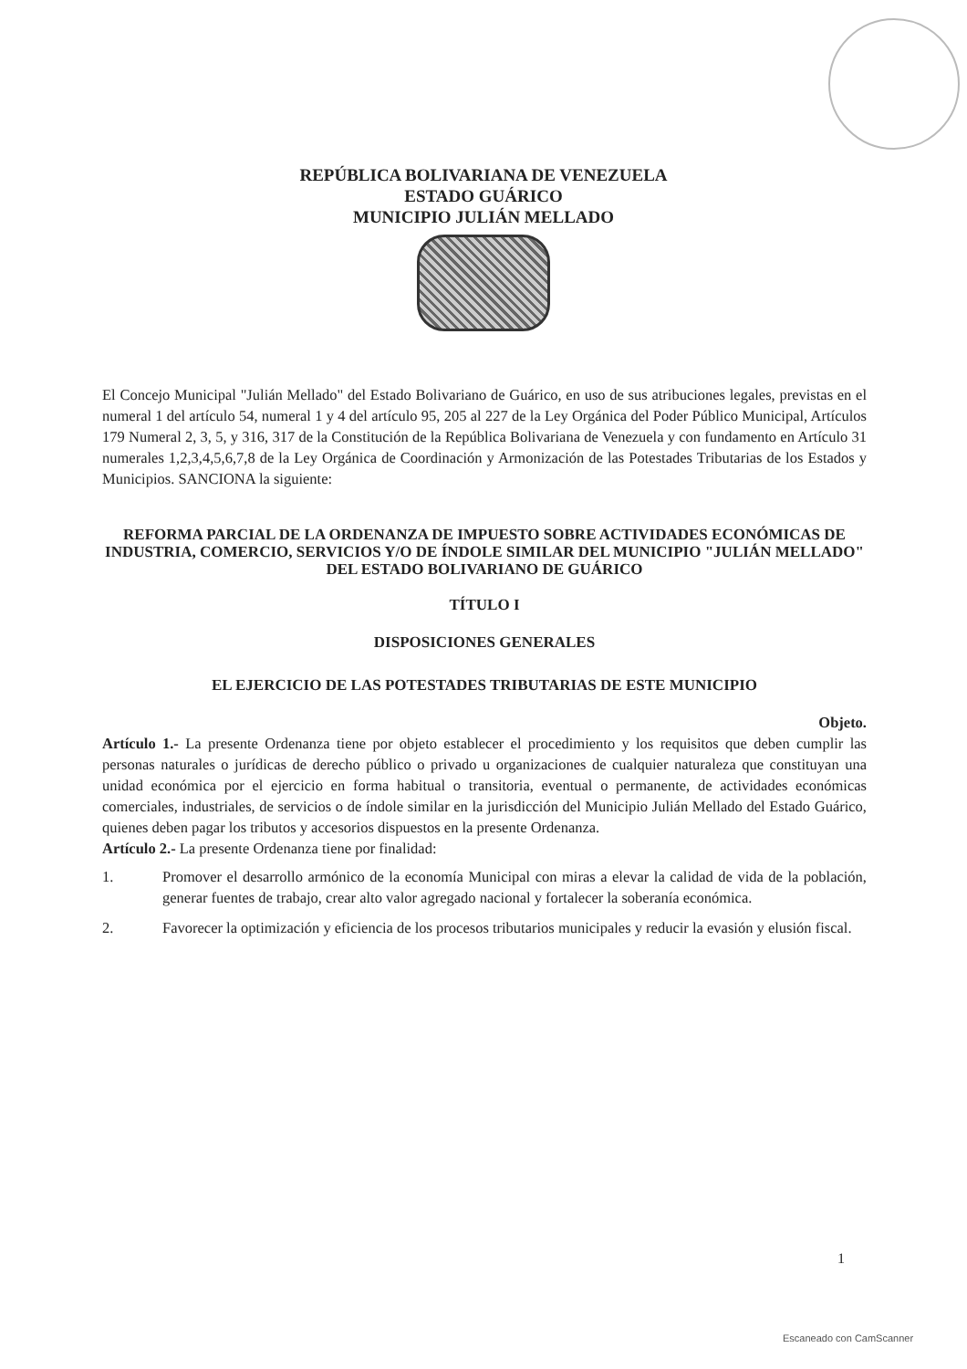REPÚBLICA BOLIVARIANA DE VENEZUELA
ESTADO GUÁRICO
MUNICIPIO JULIÁN MELLADO
El Concejo Municipal "Julián Mellado" del Estado Bolivariano de Guárico, en uso de sus atribuciones legales, previstas en el numeral 1 del artículo 54, numeral 1 y 4 del artículo 95, 205 al 227 de la Ley Orgánica del Poder Público Municipal, Artículos 179 Numeral 2, 3, 5, y 316, 317 de la Constitución de la República Bolivariana de Venezuela y con fundamento en Artículo 31 numerales 1,2,3,4,5,6,7,8 de la Ley Orgánica de Coordinación y Armonización de las Potestades Tributarias de los Estados y Municipios. SANCIONA la siguiente:
REFORMA PARCIAL DE LA ORDENANZA DE IMPUESTO SOBRE ACTIVIDADES ECONÓMICAS DE INDUSTRIA, COMERCIO, SERVICIOS Y/O DE ÍNDOLE SIMILAR DEL MUNICIPIO "JULIÁN MELLADO" DEL ESTADO BOLIVARIANO DE GUÁRICO
TÍTULO I
DISPOSICIONES GENERALES
EL EJERCICIO DE LAS POTESTADES TRIBUTARIAS DE ESTE MUNICIPIO
Objeto.
Artículo 1.- La presente Ordenanza tiene por objeto establecer el procedimiento y los requisitos que deben cumplir las personas naturales o jurídicas de derecho público o privado u organizaciones de cualquier naturaleza que constituyan una unidad económica por el ejercicio en forma habitual o transitoria, eventual o permanente, de actividades económicas comerciales, industriales, de servicios o de índole similar en la jurisdicción del Municipio Julián Mellado del Estado Guárico, quienes deben pagar los tributos y accesorios dispuestos en la presente Ordenanza.
Artículo 2.- La presente Ordenanza tiene por finalidad:
1. Promover el desarrollo armónico de la economía Municipal con miras a elevar la calidad de vida de la población, generar fuentes de trabajo, crear alto valor agregado nacional y fortalecer la soberanía económica.
2. Favorecer la optimización y eficiencia de los procesos tributarios municipales y reducir la evasión y elusión fiscal.
1
Escaneado con CamScanner